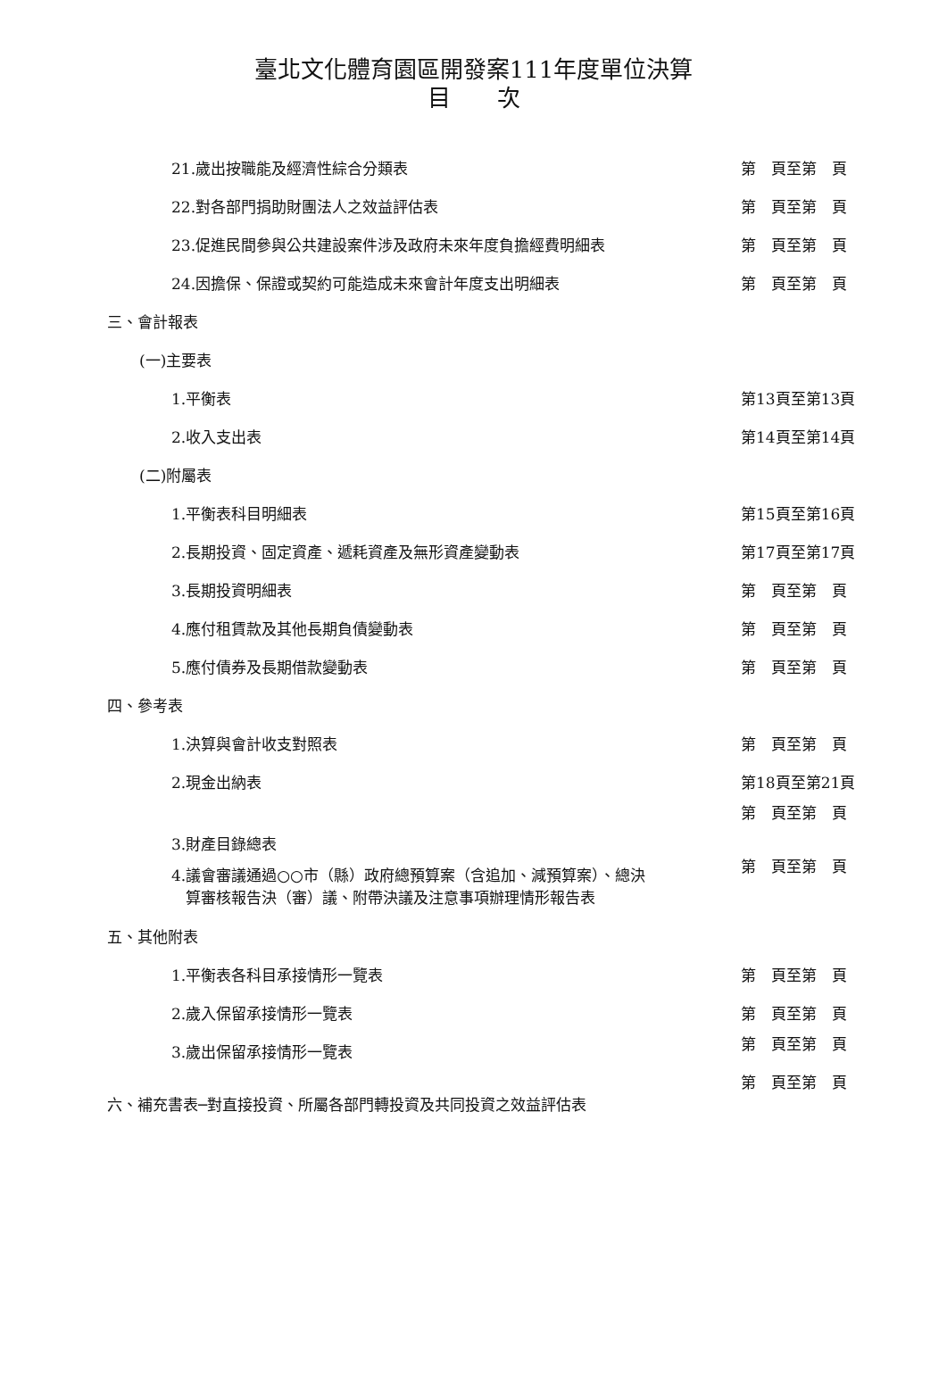臺北文化體育園區開發案111年度單位決算
目　　次
| 21.歲出按職能及經濟性綜合分類表 | 第 頁至第 頁 |
| 22.對各部門捐助財團法人之效益評估表 | 第 頁至第 頁 |
| 23.促進民間參與公共建設案件涉及政府未來年度負擔經費明細表 | 第 頁至第 頁 |
| 24.因擔保、保證或契約可能造成未來會計年度支出明細表 | 第 頁至第 頁 |
| 三、會計報表 | |
| (一)主要表 | |
| 1.平衡表 | 第13頁至第13頁 |
| 2.收入支出表 | 第14頁至第14頁 |
| (二)附屬表 | |
| 1.平衡表科目明細表 | 第15頁至第16頁 |
| 2.長期投資、固定資產、遞耗資產及無形資產變動表 | 第17頁至第17頁 |
| 3.長期投資明細表 | 第 頁至第 頁 |
| 4.應付租賃款及其他長期負債變動表 | 第 頁至第 頁 |
| 5.應付債券及長期借款變動表 | 第 頁至第 頁 |
| 四、參考表 | |
| 1.決算與會計收支對照表 | 第 頁至第 頁 |
| 2.現金出納表 | 第18頁至第21頁 |
| 3.財產目錄總表 | 第 頁至第 頁 |
| 4.議會審議通過○○市（縣）政府總預算案（含追加、減預算案）、總決 算審核報告決（審）議、附帶決議及注意事項辦理情形報告表 | 第 頁至第 頁 |
| 五、其他附表 | |
| 1.平衡表各科目承接情形一覽表 | 第 頁至第 頁 |
| 2.歲入保留承接情形一覽表 | 第 頁至第 頁 |
| 3.歲出保留承接情形一覽表 | 第 頁至第 頁 |
| 六、補充書表─對直接投資、所屬各部門轉投資及共同投資之效益評估表 | 第 頁至第 頁 |